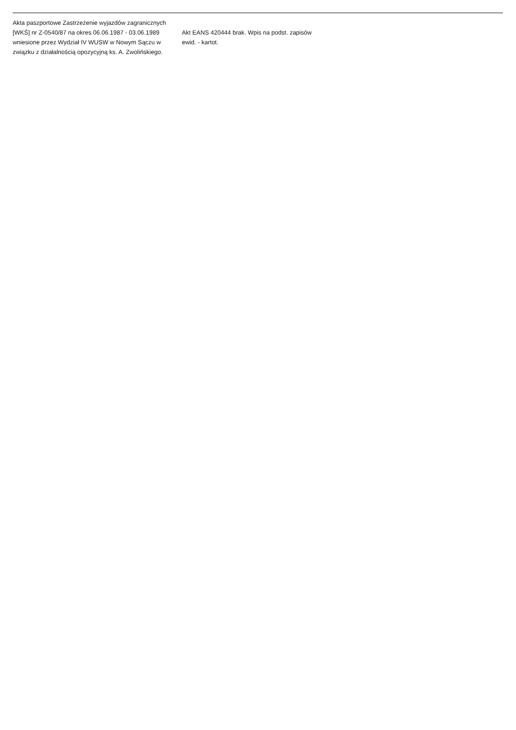| Akta paszportowe Zastrzeżenie wyjazdów zagranicznych [WKŚ] nr Z-0540/87 na okres 06.06.1987 - 03.06.1989 wniesione przez Wydział IV WUSW w Nowym Sączu w związku z działalnością opozycyjną ks. A. Zwolińskiego. | Akt EANS 420444 brak. Wpis na podst. zapisów ewid. - kartot. | |